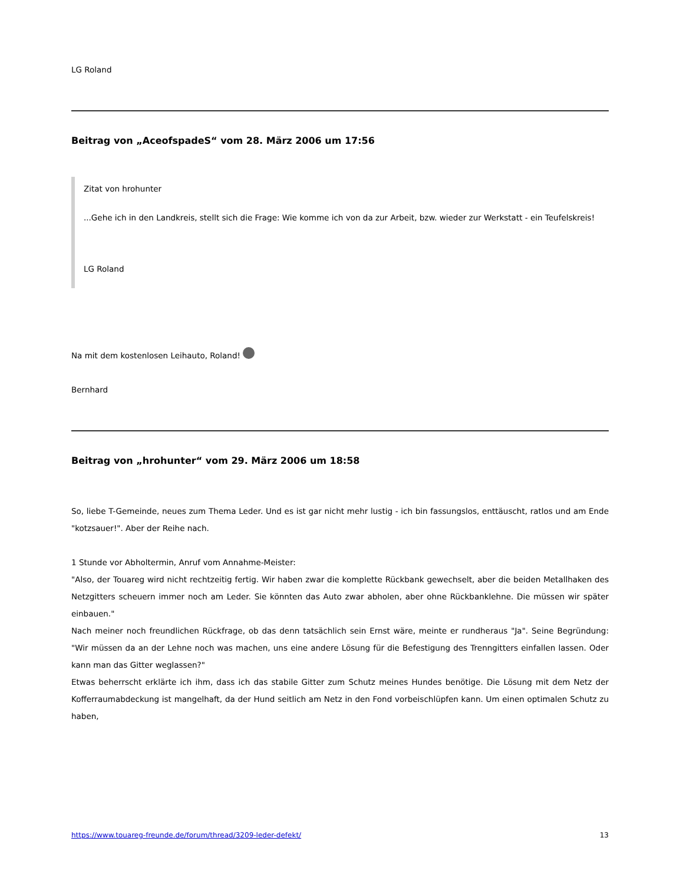LG Roland
Beitrag von „AceofspadeS“ vom 28. März 2006 um 17:56
Zitat von hrohunter
...Gehe ich in den Landkreis, stellt sich die Frage: Wie komme ich von da zur Arbeit, bzw. wieder zur Werkstatt - ein Teufelskreis!
LG Roland
Na mit dem kostenlosen Leihauto, Roland!
Bernhard
Beitrag von „hrohunter“ vom 29. März 2006 um 18:58
So, liebe T-Gemeinde, neues zum Thema Leder. Und es ist gar nicht mehr lustig - ich bin fassungslos, enttäuscht, ratlos und am Ende "kotzsauer!". Aber der Reihe nach.
1 Stunde vor Abholtermin, Anruf vom Annahme-Meister:
"Also, der Touareg wird nicht rechtzeitig fertig. Wir haben zwar die komplette Rückbank gewechselt, aber die beiden Metallhaken des Netzgitters scheuern immer noch am Leder. Sie könnten das Auto zwar abholen, aber ohne Rückbanklehne. Die müssen wir später einbauen."
Nach meiner noch freundlichen Rückfrage, ob das denn tatsächlich sein Ernst wäre, meinte er rundheraus "Ja". Seine Begründung: "Wir müssen da an der Lehne noch was machen, uns eine andere Lösung für die Befestigung des Trenngitters einfallen lassen. Oder kann man das Gitter weglassen?"
Etwas beherrscht erklärte ich ihm, dass ich das stabile Gitter zum Schutz meines Hundes benötige. Die Lösung mit dem Netz der Kofferraumabdeckung ist mangelhaft, da der Hund seitlich am Netz in den Fond vorbeischlüpfen kann. Um einen optimalen Schutz zu haben,
https://www.touareg-freunde.de/forum/thread/3209-leder-defekt/ 13